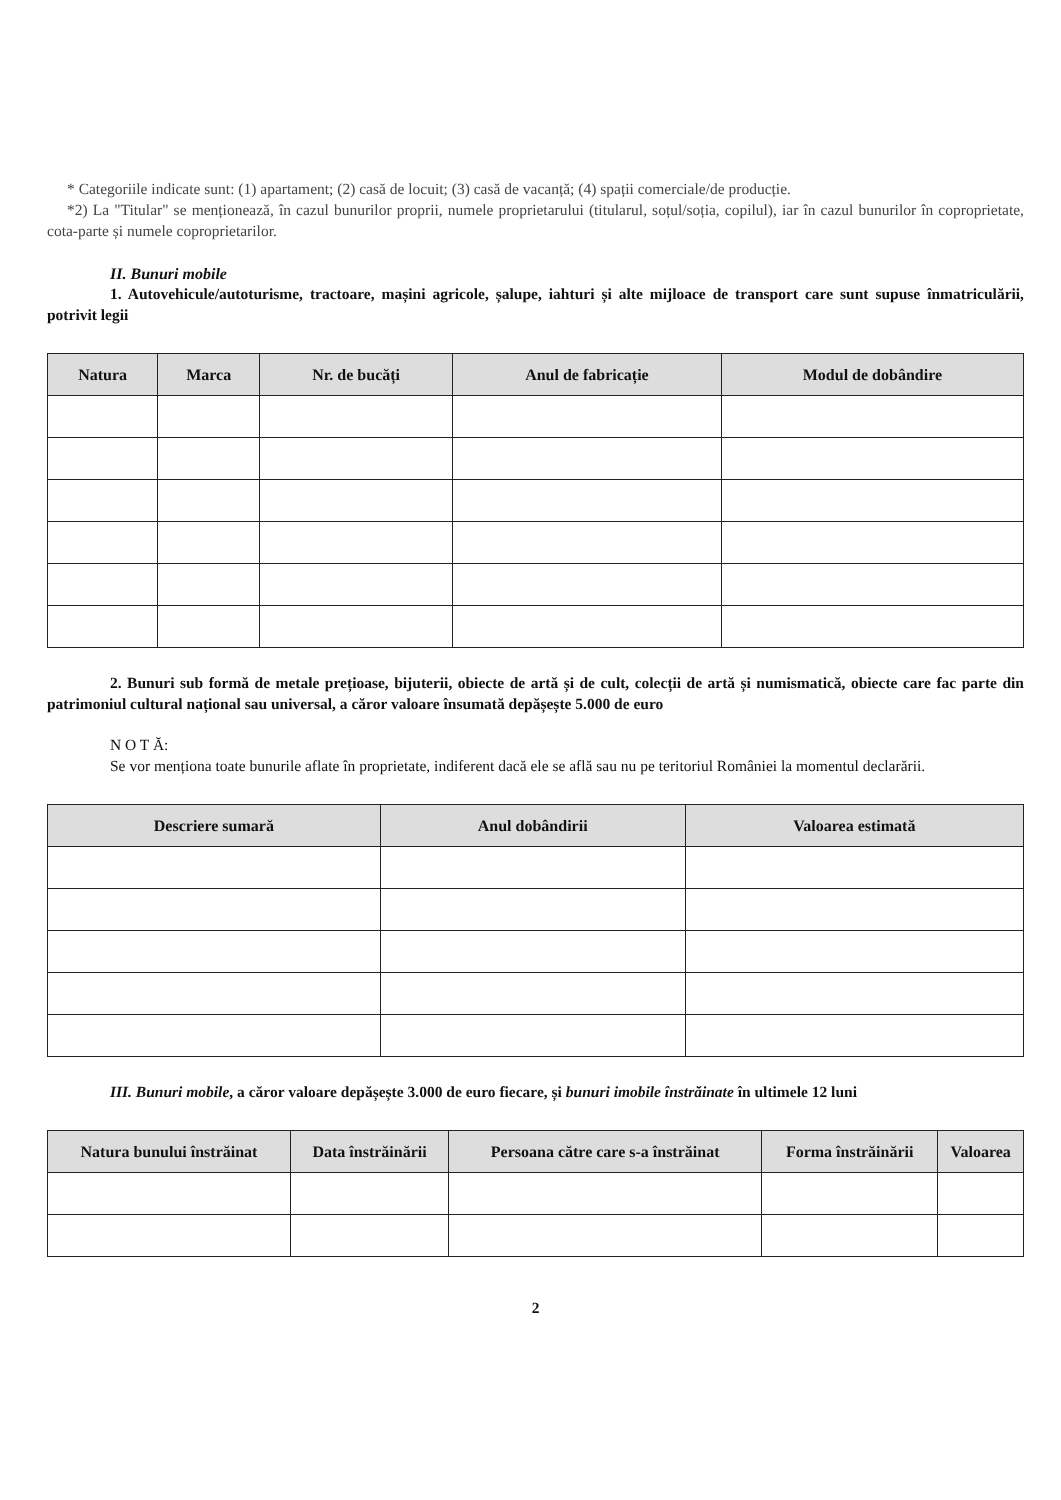* Categoriile indicate sunt: (1) apartament; (2) casă de locuit; (3) casă de vacanță; (4) spații comerciale/de producție.
*2) La "Titular" se menționează, în cazul bunurilor proprii, numele proprietarului (titularul, soțul/soția, copilul), iar în cazul bunurilor în coproprietate, cota-parte și numele coproprietarilor.
II. Bunuri mobile
1. Autovehicule/autoturisme, tractoare, mașini agricole, șalupe, iahturi și alte mijloace de transport care sunt supuse înmatriculării, potrivit legii
| Natura | Marca | Nr. de bucăți | Anul de fabricație | Modul de dobândire |
| --- | --- | --- | --- | --- |
2. Bunuri sub formă de metale prețioase, bijuterii, obiecte de artă și de cult, colecții de artă și numismatică, obiecte care fac parte din patrimoniul cultural național sau universal, a căror valoare însumată depășește 5.000 de euro
N O T Ă:
Se vor menționa toate bunurile aflate în proprietate, indiferent dacă ele se află sau nu pe teritoriul României la momentul declarării.
| Descriere sumară | Anul dobândirii | Valoarea estimată |
| --- | --- | --- |
III. Bunuri mobile, a căror valoare depășește 3.000 de euro fiecare, și bunuri imobile înstrăinate în ultimele 12 luni
| Natura bunului înstrăinat | Data înstrăinării | Persoana către care s-a înstrăinat | Forma înstrăinării | Valoarea |
| --- | --- | --- | --- | --- |
2